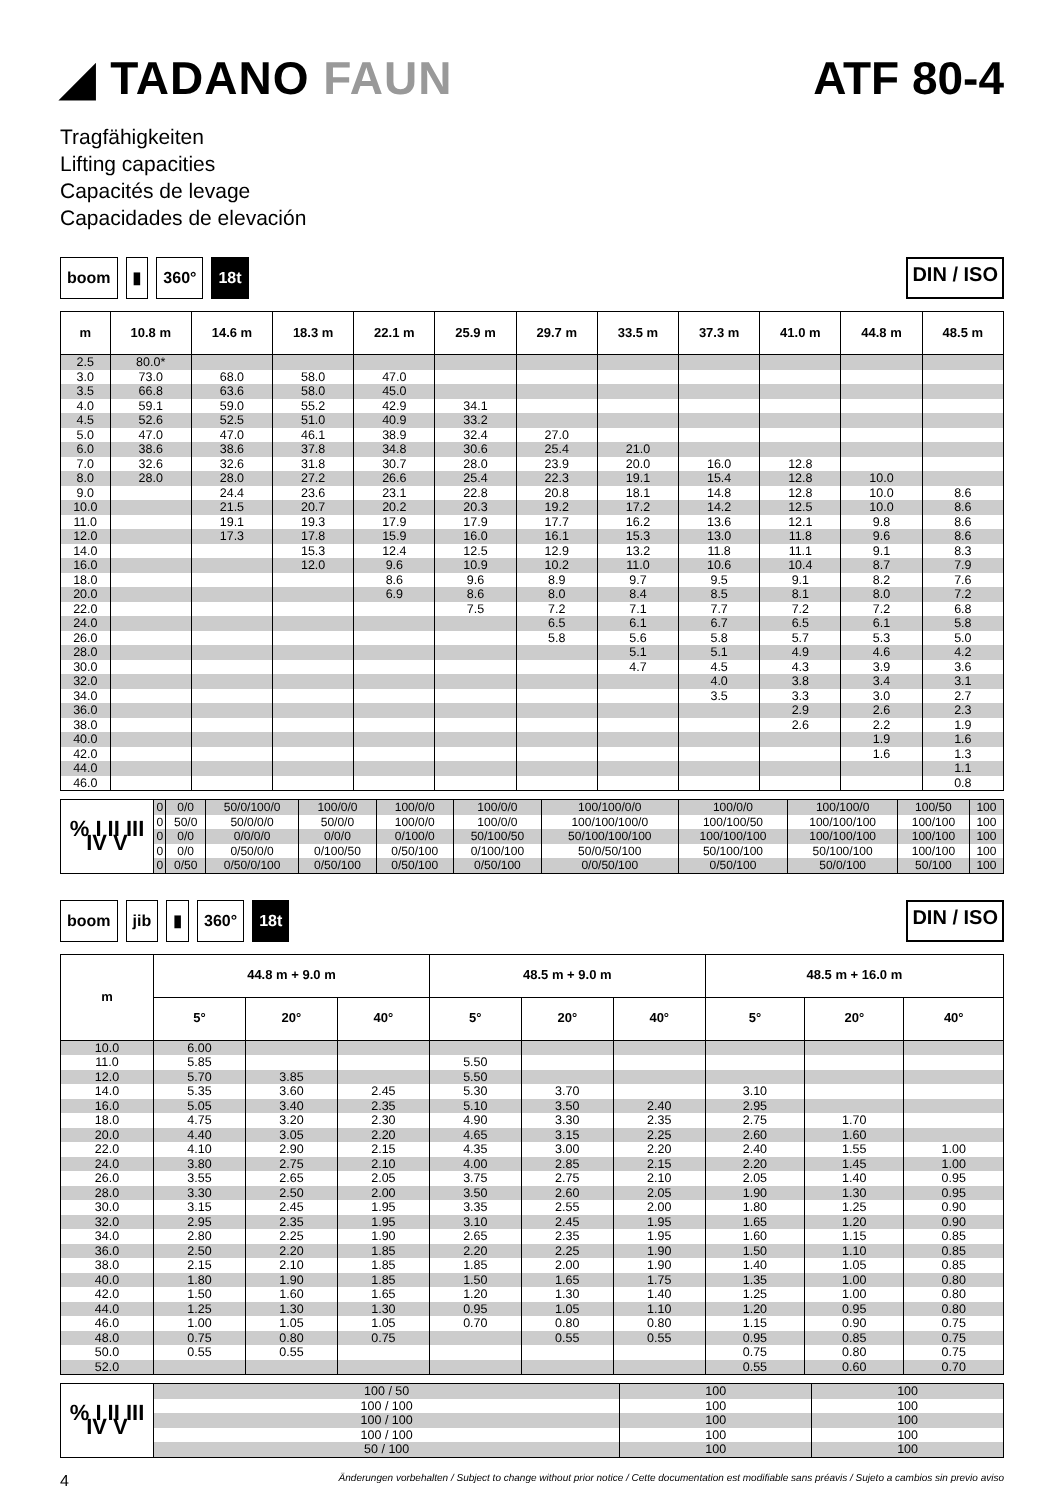◢ TADANO FAUN ATF 80-4
Tragfähigkeiten
Lifting capacities
Capacités de levage
Capacidades de elevación
boom ▮ 360° 18t
DIN / ISO
| m | 10.8 m | 14.6 m | 18.3 m | 22.1 m | 25.9 m | 29.7 m | 33.5 m | 37.3 m | 41.0 m | 44.8 m | 48.5 m |
| --- | --- | --- | --- | --- | --- | --- | --- | --- | --- | --- | --- |
| 2.5 | 80.0* | | | | | | | | | | |
| 3.0 | 73.0 | 68.0 | 58.0 | 47.0 | | | | | | | |
| 3.5 | 66.8 | 63.6 | 58.0 | 45.0 | | | | | | | |
| 4.0 | 59.1 | 59.0 | 55.2 | 42.9 | 34.1 | | | | | | |
| 4.5 | 52.6 | 52.5 | 51.0 | 40.9 | 33.2 | | | | | | |
| 5.0 | 47.0 | 47.0 | 46.1 | 38.9 | 32.4 | 27.0 | | | | | |
| 6.0 | 38.6 | 38.6 | 37.8 | 34.8 | 30.6 | 25.4 | 21.0 | | | | |
| 7.0 | 32.6 | 32.6 | 31.8 | 30.7 | 28.0 | 23.9 | 20.0 | 16.0 | 12.8 | | |
| 8.0 | 28.0 | 28.0 | 27.2 | 26.6 | 25.4 | 22.3 | 19.1 | 15.4 | 12.8 | 10.0 | |
| 9.0 | | 24.4 | 23.6 | 23.1 | 22.8 | 20.8 | 18.1 | 14.8 | 12.8 | 10.0 | 8.6 |
| 10.0 | | 21.5 | 20.7 | 20.2 | 20.3 | 19.2 | 17.2 | 14.2 | 12.5 | 10.0 | 8.6 |
| 11.0 | | 19.1 | 19.3 | 17.9 | 17.9 | 17.7 | 16.2 | 13.6 | 12.1 | 9.8 | 8.6 |
| 12.0 | | 17.3 | 17.8 | 15.9 | 16.0 | 16.1 | 15.3 | 13.0 | 11.8 | 9.6 | 8.6 |
| 14.0 | | | 15.3 | 12.4 | 12.5 | 12.9 | 13.2 | 11.8 | 11.1 | 9.1 | 8.3 |
| 16.0 | | | 12.0 | 9.6 | 10.9 | 10.2 | 11.0 | 10.6 | 10.4 | 8.7 | 7.9 |
| 18.0 | | | | 8.6 | 9.6 | 8.9 | 9.7 | 9.5 | 9.1 | 8.2 | 7.6 |
| 20.0 | | | | 6.9 | 8.6 | 8.0 | 8.4 | 8.5 | 8.1 | 8.0 | 7.2 |
| 22.0 | | | | | 7.5 | 7.2 | 7.1 | 7.7 | 7.2 | 7.2 | 6.8 |
| 24.0 | | | | | | 6.5 | 6.1 | 6.7 | 6.5 | 6.1 | 5.8 |
| 26.0 | | | | | | 5.8 | 5.6 | 5.8 | 5.7 | 5.3 | 5.0 |
| 28.0 | | | | | | | 5.1 | 5.1 | 4.9 | 4.6 | 4.2 |
| 30.0 | | | | | | | 4.7 | 4.5 | 4.3 | 3.9 | 3.6 |
| 32.0 | | | | | | | | 4.0 | 3.8 | 3.4 | 3.1 |
| 34.0 | | | | | | | | 3.5 | 3.3 | 3.0 | 2.7 |
| 36.0 | | | | | | | | | 2.9 | 2.6 | 2.3 |
| 38.0 | | | | | | | | | 2.6 | 2.2 | 1.9 |
| 40.0 | | | | | | | | | | 1.9 | 1.6 |
| 42.0 | | | | | | | | | | 1.6 | 1.3 |
| 44.0 | | | | | | | | | | | 1.1 |
| 46.0 | | | | | | | | | | | 0.8 |
| % I II III IV V | 0 | 0/0 | 50/0/100/0 | 100/0/0 | 100/0/0 | 100/0/0 | 100/100/0/0 | 100/0/0 | 100/100/0 | 100/50 | 100 |
| | 0 | 50/0 | 50/0/0/0 | 50/0/0 | 100/0/0 | 100/0/0 | 100/100/100/0 | 100/100/50 | 100/100/100 | 100/100 | 100 |
| | 0 | 0/0 | 0/0/0/0 | 0/0/0 | 0/100/0 | 50/100/50 | 50/100/100/100 | 100/100/100 | 100/100/100 | 100/100 | 100 |
| | 0 | 0/0 | 0/50/0/0 | 0/100/50 | 0/50/100 | 0/100/100 | 50/0/50/100 | 50/100/100 | 50/100/100 | 100/100 | 100 |
| | 0 | 0/50 | 0/50/0/100 | 0/50/100 | 0/50/100 | 0/50/100 | 0/0/50/100 | 0/50/100 | 50/0/100 | 50/100 | 100 |
boom jib ▮ 360° 18t
DIN / ISO
| m | 44.8 m + 9.0 m | | | 48.5 m + 9.0 m | | | 48.5 m + 16.0 m | | |
| --- | --- | --- | --- | --- | --- | --- | --- | --- | --- |
| | 5° | 20° | 40° | 5° | 20° | 40° | 5° | 20° | 40° |
| 10.0 | 6.00 | | | | | | | | |
| 11.0 | 5.85 | | | 5.50 | | | | | |
| 12.0 | 5.70 | 3.85 | | 5.50 | | | | | |
| 14.0 | 5.35 | 3.60 | 2.45 | 5.30 | 3.70 | | 3.10 | | |
| 16.0 | 5.05 | 3.40 | 2.35 | 5.10 | 3.50 | 2.40 | 2.95 | | |
| 18.0 | 4.75 | 3.20 | 2.30 | 4.90 | 3.30 | 2.35 | 2.75 | 1.70 | |
| 20.0 | 4.40 | 3.05 | 2.20 | 4.65 | 3.15 | 2.25 | 2.60 | 1.60 | |
| 22.0 | 4.10 | 2.90 | 2.15 | 4.35 | 3.00 | 2.20 | 2.40 | 1.55 | 1.00 |
| 24.0 | 3.80 | 2.75 | 2.10 | 4.00 | 2.85 | 2.15 | 2.20 | 1.45 | 1.00 |
| 26.0 | 3.55 | 2.65 | 2.05 | 3.75 | 2.75 | 2.10 | 2.05 | 1.40 | 0.95 |
| 28.0 | 3.30 | 2.50 | 2.00 | 3.50 | 2.60 | 2.05 | 1.90 | 1.30 | 0.95 |
| 30.0 | 3.15 | 2.45 | 1.95 | 3.35 | 2.55 | 2.00 | 1.80 | 1.25 | 0.90 |
| 32.0 | 2.95 | 2.35 | 1.95 | 3.10 | 2.45 | 1.95 | 1.65 | 1.20 | 0.90 |
| 34.0 | 2.80 | 2.25 | 1.90 | 2.65 | 2.35 | 1.95 | 1.60 | 1.15 | 0.85 |
| 36.0 | 2.50 | 2.20 | 1.85 | 2.20 | 2.25 | 1.90 | 1.50 | 1.10 | 0.85 |
| 38.0 | 2.15 | 2.10 | 1.85 | 1.85 | 2.00 | 1.90 | 1.40 | 1.05 | 0.85 |
| 40.0 | 1.80 | 1.90 | 1.85 | 1.50 | 1.65 | 1.75 | 1.35 | 1.00 | 0.80 |
| 42.0 | 1.50 | 1.60 | 1.65 | 1.20 | 1.30 | 1.40 | 1.25 | 1.00 | 0.80 |
| 44.0 | 1.25 | 1.30 | 1.30 | 0.95 | 1.05 | 1.10 | 1.20 | 0.95 | 0.80 |
| 46.0 | 1.00 | 1.05 | 1.05 | 0.70 | 0.80 | 0.80 | 1.15 | 0.90 | 0.75 |
| 48.0 | 0.75 | 0.80 | 0.75 | | 0.55 | 0.55 | 0.95 | 0.85 | 0.75 |
| 50.0 | 0.55 | 0.55 | | | | | 0.75 | 0.80 | 0.75 |
| 52.0 | | | | | | | 0.55 | 0.60 | 0.70 |
| % I II III IV V | 100 / 50 | 100 | 100 |
| | 100 / 100 | 100 | 100 |
| | 100 / 100 | 100 | 100 |
| | 100 / 100 | 100 | 100 |
| | 50 / 100 | 100 | 100 |
4 Änderungen vorbehalten / Subject to change without prior notice / Cette documentation est modifiable sans préavis / Sujeto a cambios sin previo aviso